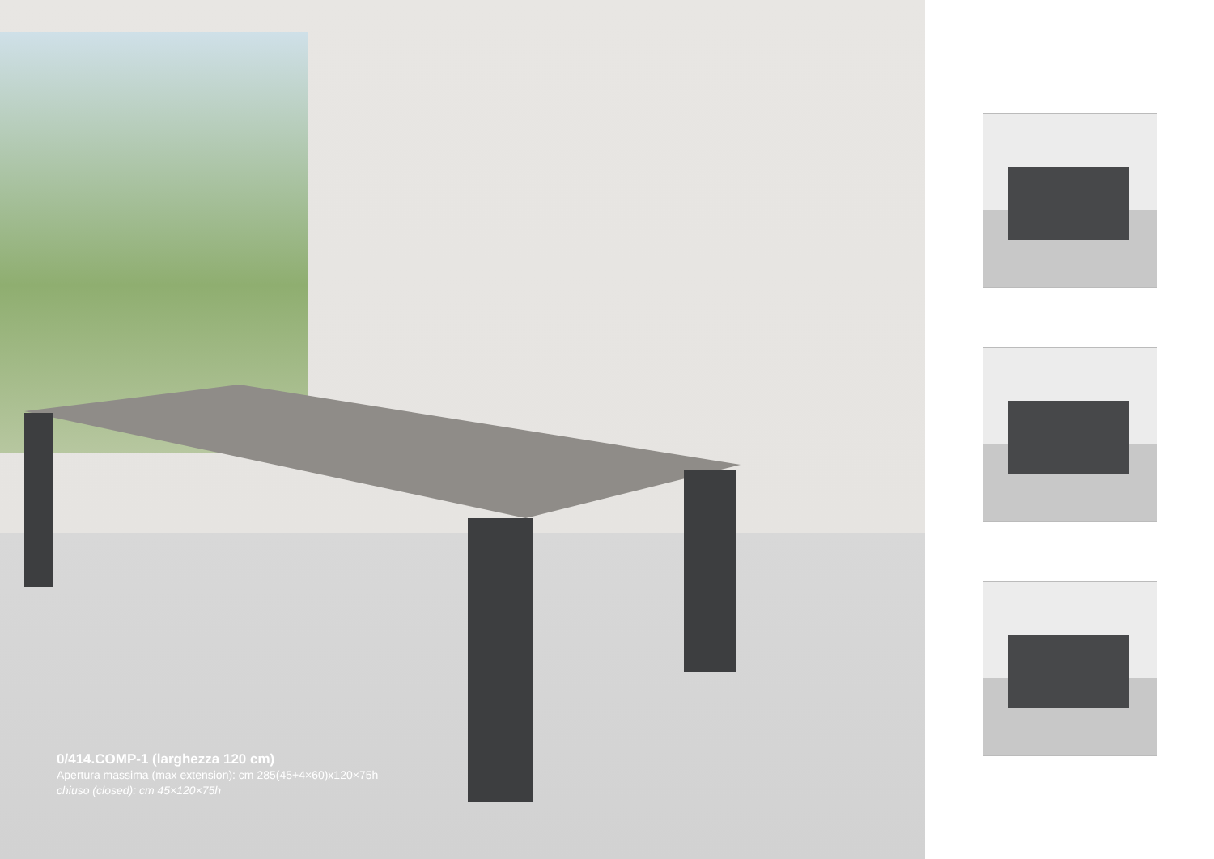0/414.COMP-1 (larghezza 120 cm)
Apertura massima (max extension): cm 285(45+4×60)x120×75h
chiuso (closed): cm 45×120×75h